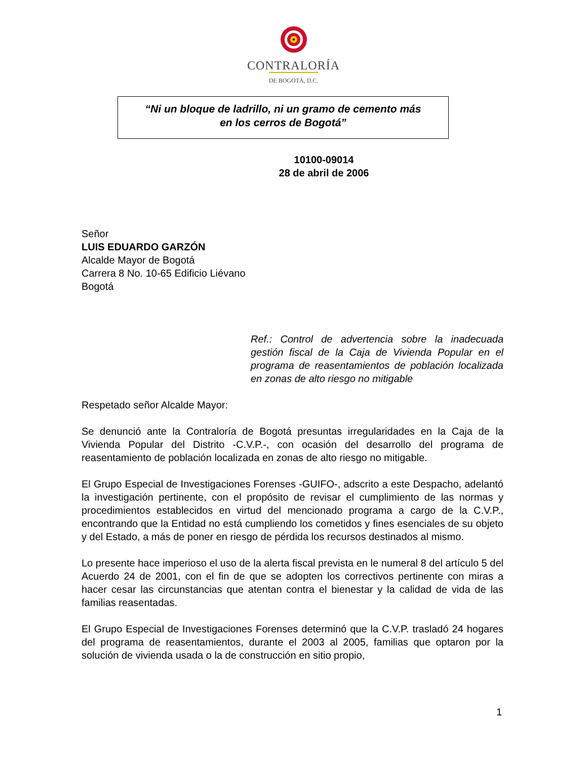CONTRALORÍA
DE BOGOTÁ, D.C.
“Ni un bloque de ladrillo, ni un gramo de cemento más
en los cerros de Bogotá”
10100-09014
28 de abril de 2006
Señor
LUIS EDUARDO GARZÓN
Alcalde Mayor de Bogotá
Carrera 8 No. 10-65 Edificio Liévano
Bogotá
Ref.: Control de advertencia sobre la inadecuada gestión fiscal de la Caja de Vivienda Popular en el programa de reasentamientos de población localizada en zonas de alto riesgo no mitigable
Respetado señor Alcalde Mayor:
Se denunció ante la Contraloría de Bogotá presuntas irregularidades en la Caja de la Vivienda Popular del Distrito -C.V.P.-, con ocasión del desarrollo del programa de reasentamiento de población localizada en zonas de alto riesgo no mitigable.
El Grupo Especial de Investigaciones Forenses -GUIFO-, adscrito a este Despacho, adelantó la investigación pertinente, con el propósito de revisar el cumplimiento de las normas y procedimientos establecidos en virtud del mencionado programa a cargo de la C.V.P., encontrando que la Entidad no está cumpliendo los cometidos y fines esenciales de su objeto y del Estado, a más de poner en riesgo de pérdida los recursos destinados al mismo.
Lo presente hace imperioso el uso de la alerta fiscal prevista en le numeral 8 del artículo 5 del Acuerdo 24 de 2001, con el fin de que se adopten los correctivos pertinente con miras a hacer cesar las circunstancias que atentan contra el bienestar y la calidad de vida de las familias reasentadas.
El Grupo Especial de Investigaciones Forenses determinó que la C.V.P. trasladó 24 hogares del programa de reasentamientos, durante el 2003 al 2005, familias que optaron por la solución de vivienda usada o la de construcción en sitio propio,
1